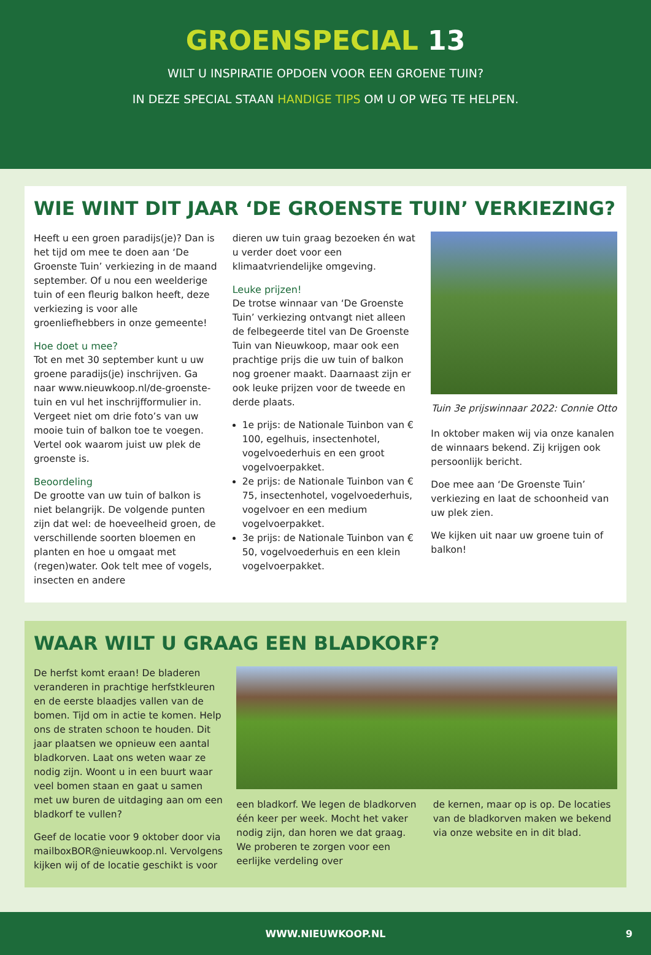GROENSPECIAL 13
WILT U INSPIRATIE OPDOEN VOOR EEN GROENE TUIN?
IN DEZE SPECIAL STAAN HANDIGE TIPS OM U OP WEG TE HELPEN.
WIE WINT DIT JAAR ‘DE GROENSTE TUIN’ VERKIEZING?
Heeft u een groen paradijs(je)? Dan is het tijd om mee te doen aan ‘De Groenste Tuin’ verkiezing in de maand september. Of u nou een weelderige tuin of een fleurig balkon heeft, deze verkiezing is voor alle groenliefhebbers in onze gemeente!
Hoe doet u mee?
Tot en met 30 september kunt u uw groene paradijs(je) inschrijven. Ga naar www.nieuwkoop.nl/de-groenste-tuin en vul het inschrijfformulier in. Vergeet niet om drie foto’s van uw mooie tuin of balkon toe te voegen. Vertel ook waarom juist uw plek de groenste is.
Beoordeling
De grootte van uw tuin of balkon is niet belangrijk. De volgende punten zijn dat wel: de hoeveelheid groen, de verschillende soorten bloemen en planten en hoe u omgaat met (regen)water. Ook telt mee of vogels, insecten en andere
dieren uw tuin graag bezoeken én wat u verder doet voor een klimaatvriendelijke omgeving.
Leuke prijzen!
De trotse winnaar van ‘De Groenste Tuin’ verkiezing ontvangt niet alleen de felbegeerde titel van De Groenste Tuin van Nieuwkoop, maar ook een prachtige prijs die uw tuin of balkon nog groener maakt. Daarnaast zijn er ook leuke prijzen voor de tweede en derde plaats.
1e prijs: de Nationale Tuinbon van € 100, egelhuis, insectenhotel, vogelvoederhuis en een groot vogelvoerpakket.
2e prijs: de Nationale Tuinbon van € 75, insectenhotel, vogelvoederhuis, vogelvoer en een medium vogelvoerpakket.
3e prijs: de Nationale Tuinbon van € 50, vogelvoederhuis en een klein vogelvoerpakket.
Tuin 3e prijswinnaar 2022: Connie Otto
In oktober maken wij via onze kanalen de winnaars bekend. Zij krijgen ook persoonlijk bericht.
Doe mee aan ‘De Groenste Tuin’ verkiezing en laat de schoonheid van uw plek zien.
We kijken uit naar uw groene tuin of balkon!
WAAR WILT U GRAAG EEN BLADKORF?
De herfst komt eraan! De bladeren veranderen in prachtige herfstkleuren en de eerste blaadjes vallen van de bomen. Tijd om in actie te komen. Help ons de straten schoon te houden. Dit jaar plaatsen we opnieuw een aantal bladkorven. Laat ons weten waar ze nodig zijn. Woont u in een buurt waar veel bomen staan en gaat u samen met uw buren de uitdaging aan om een bladkorf te vullen?
Geef de locatie voor 9 oktober door via mailboxBOR@nieuwkoop.nl. Vervolgens kijken wij of de locatie geschikt is voor
een bladkorf. We legen de bladkorven één keer per week. Mocht het vaker nodig zijn, dan horen we dat graag. We proberen te zorgen voor een eerlijke verdeling over
de kernen, maar op is op. De locaties van de bladkorven maken we bekend via onze website en in dit blad.
WWW.NIEUWKOOP.NL 9